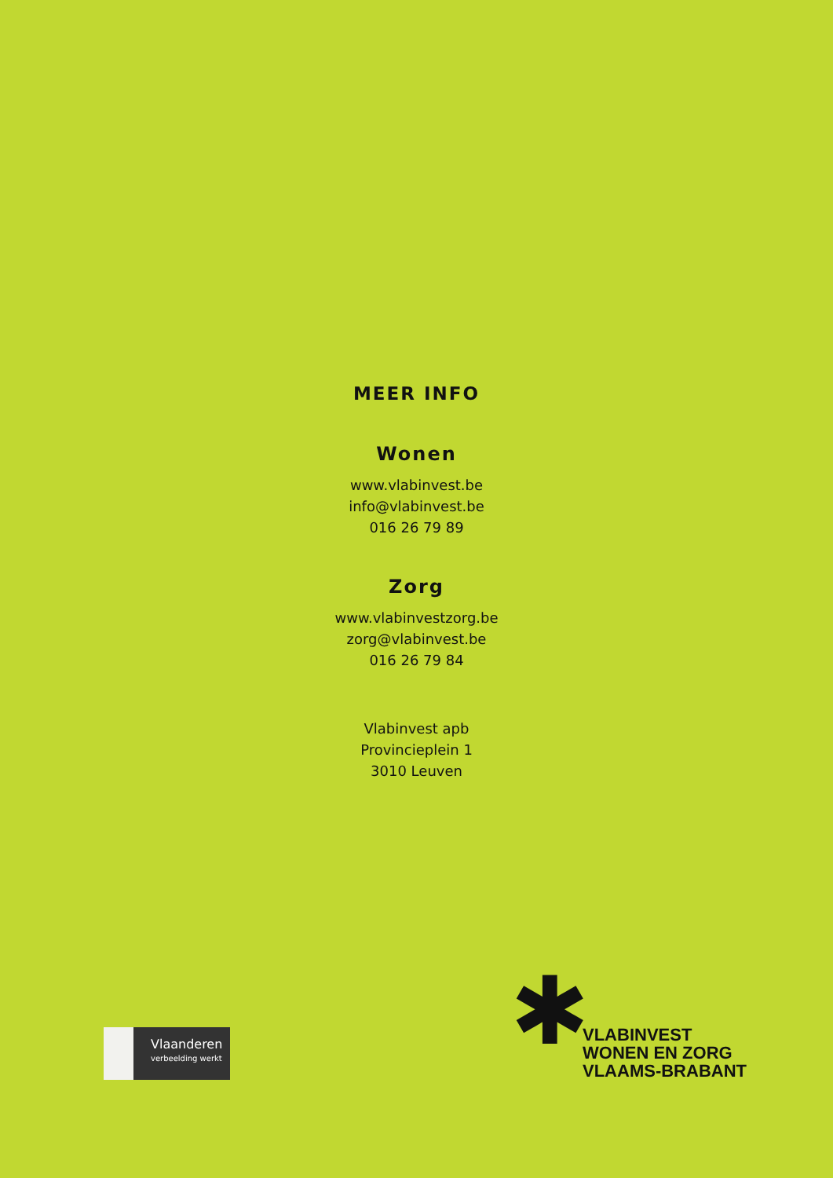MEER INFO
Wonen
www.vlabinvest.be
info@vlabinvest.be
016 26 79 89
Zorg
www.vlabinvestzorg.be
zorg@vlabinvest.be
016 26 79 84
Vlabinvest apb
Provincieplein 1
3010 Leuven
Vlaanderen
verbeelding werkt
✱
VLABINVEST
WONEN EN ZORG
VLAAMS-BRABANT